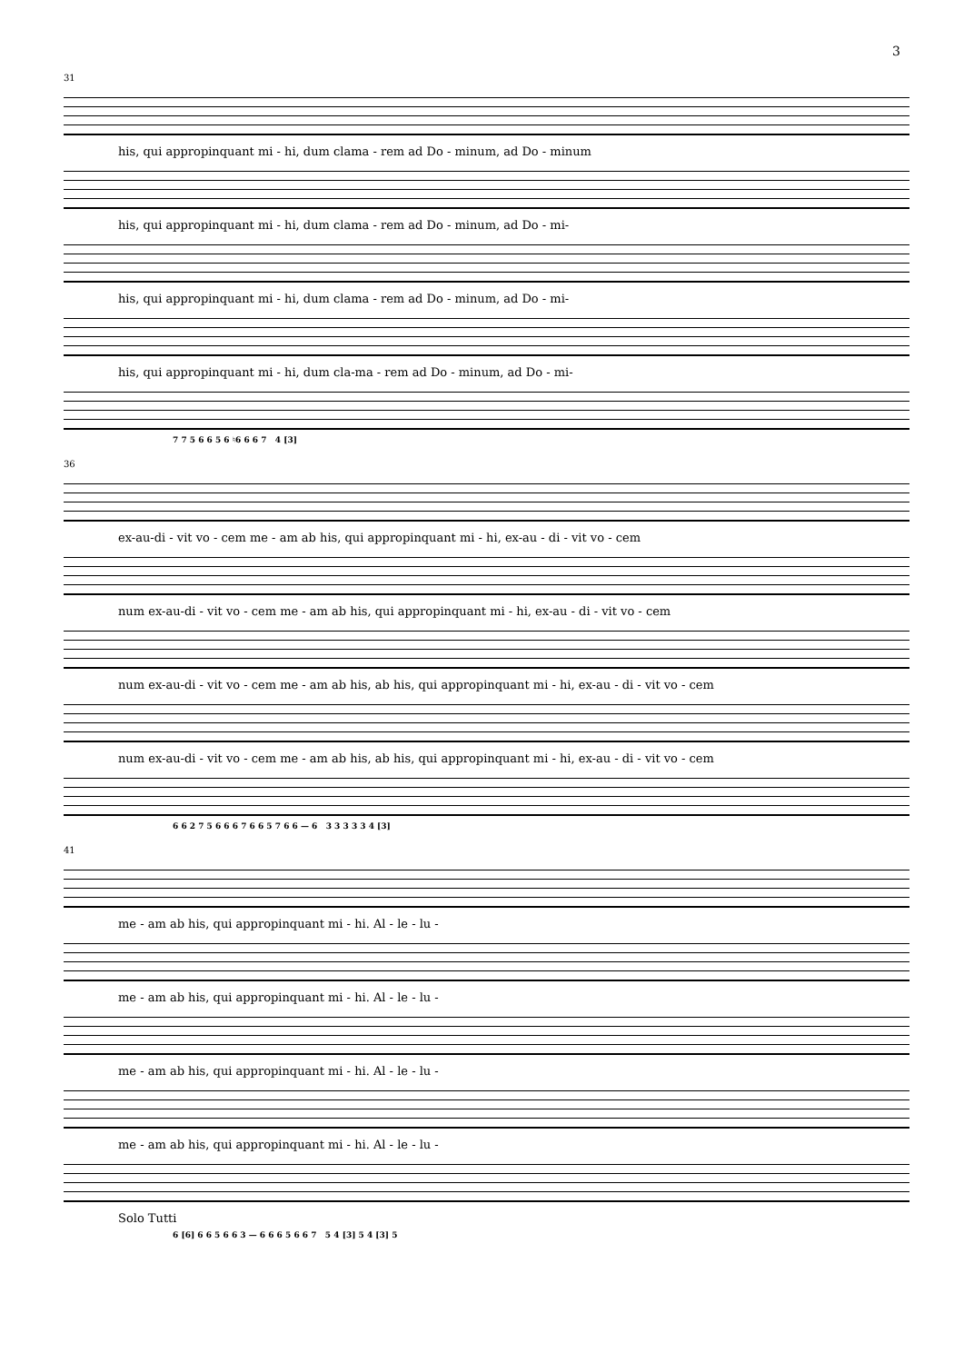3
31
his, qui appropinquant mi - hi, dum clama - rem ad Do - minum, ad Do - minum
his, qui appropinquant mi - hi, dum clama - rem ad Do - minum, ad Do - mi-
his, qui appropinquant mi - hi, dum clama - rem ad Do - minum, ad Do - mi-
his, qui appropinquant mi - hi, dum cla-ma - rem ad Do - minum, ad Do - mi-
7 7 5 6 6 5 6 ♮6 6 6 7 4 [3]
36
ex-au-di - vit vo - cem me - am ab his, qui appropinquant mi - hi, ex-au - di - vit vo - cem
num ex-au-di - vit vo - cem me - am ab his, qui appropinquant mi - hi, ex-au - di - vit vo - cem
num ex-au-di - vit vo - cem me - am ab his, ab his, qui appropinquant mi - hi, ex-au - di - vit vo - cem
num ex-au-di - vit vo - cem me - am ab his, ab his, qui appropinquant mi - hi, ex-au - di - vit vo - cem
6 6 2 7 5 6 6 6 7 6 6 5 7 6 6 — 6 3 3 3 3 3 4 [3]
41
me - am ab his, qui appropinquant mi - hi. Al - le - lu -
me - am ab his, qui appropinquant mi - hi. Al - le - lu -
me - am ab his, qui appropinquant mi - hi. Al - le - lu -
me - am ab his, qui appropinquant mi - hi. Al - le - lu -
Solo Tutti
6 [6] 6 6 5 6 6 3 — 6 6 6 5 6 6 7 5 4 [3] 5 4 [3] 5